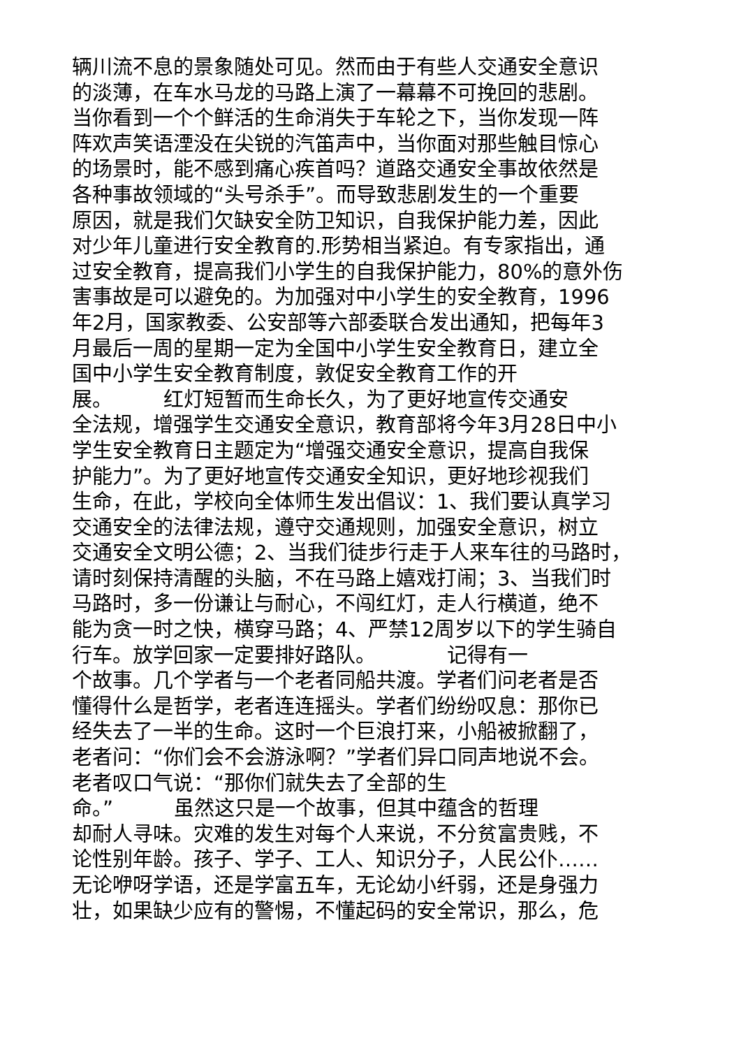辆川流不息的景象随处可见。然而由于有些人交通安全意识
的淡薄，在车水马龙的马路上演了一幕幕不可挽回的悲剧。
当你看到一个个鲜活的生命消失于车轮之下，当你发现一阵
阵欢声笑语湮没在尖锐的汽笛声中，当你面对那些触目惊心
的场景时，能不感到痛心疾首吗？道路交通安全事故依然是
各种事故领域的“头号杀手”。而导致悲剧发生的一个重要
原因，就是我们欠缺安全防卫知识，自我保护能力差，因此
对少年儿童进行安全教育的.形势相当紧迫。有专家指出，通
过安全教育，提高我们小学生的自我保护能力，80%的意外伤
害事故是可以避免的。为加强对中小学生的安全教育，1996
年2月，国家教委、公安部等六部委联合发出通知，把每年3
月最后一周的星期一定为全国中小学生安全教育日，建立全
国中小学生安全教育制度，敦促安全教育工作的开
展。　　　红灯短暂而生命长久，为了更好地宣传交通安
全法规，增强学生交通安全意识，教育部将今年3月28日中小
学生安全教育日主题定为“增强交通安全意识，提高自我保
护能力”。为了更好地宣传交通安全知识，更好地珍视我们
生命，在此，学校向全体师生发出倡议：1、我们要认真学习
交通安全的法律法规，遵守交通规则，加强安全意识，树立
交通安全文明公德；2、当我们徒步行走于人来车往的马路时，
请时刻保持清醒的头脑，不在马路上嬉戏打闹；3、当我们时
马路时，多一份谦让与耐心，不闯红灯，走人行横道，绝不
能为贪一时之快，横穿马路；4、严禁12周岁以下的学生骑自
行车。放学回家一定要排好路队。　　　　记得有一
个故事。几个学者与一个老者同船共渡。学者们问老者是否
懂得什么是哲学，老者连连摇头。学者们纷纷叹息：那你已
经失去了一半的生命。这时一个巨浪打来，小船被掀翻了，
老者问：“你们会不会游泳啊？”学者们异口同声地说不会。
老者叹口气说：“那你们就失去了全部的生
命。”　　　虽然这只是一个故事，但其中蕴含的哲理
却耐人寻味。灾难的发生对每个人来说，不分贫富贵贱，不
论性别年龄。孩子、学子、工人、知识分子，人民公仆……
无论咿呀学语，还是学富五车，无论幼小纤弱，还是身强力
壮，如果缺少应有的警惕，不懂起码的安全常识，那么，危